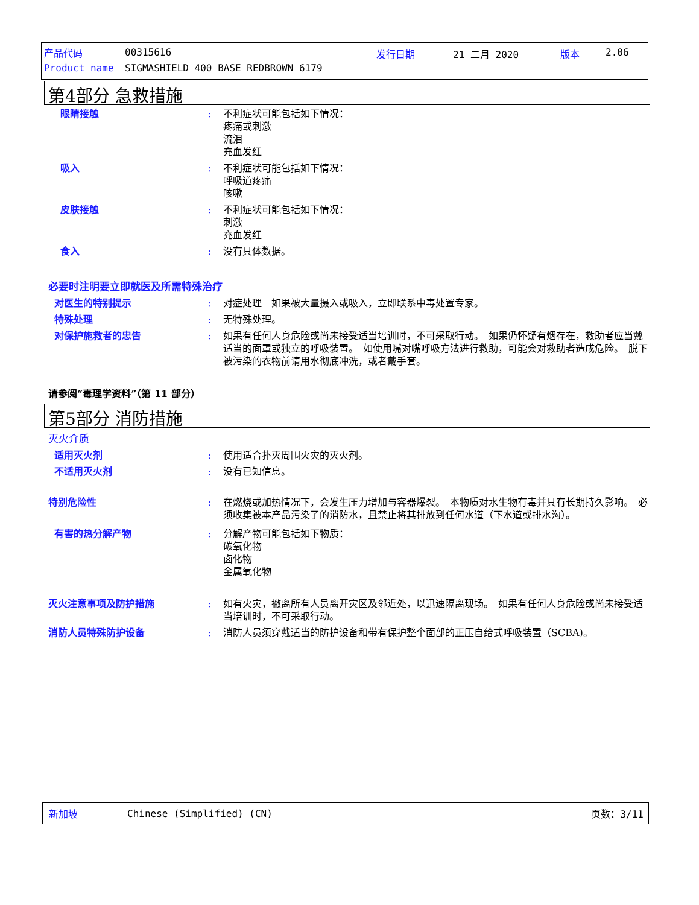产品代码 00315616 发行日期 21 二月 2020 版本 2.06
Product name
SIGMASHIELD 400 BASE REDBROWN 6179
第4部分 急救措施
眼睛接触 : 不利症状可能包括如下情况：
疼痛或刺激
流泪
充血发红
吸入 : 不利症状可能包括如下情况：
呼吸道疼痛
咳嗽
皮肤接触 : 不利症状可能包括如下情况：
刺激
充血发红
食入 : 没有具体数据。
必要时注明要立即就医及所需特殊治疗
对医生的特别提示 : 对症处理　如果被大量摄入或吸入，立即联系中毒处置专家。
特殊处理 : 无特殊处理。
对保护施救者的忠告 : 如果有任何人身危险或尚未接受适当培训时，不可采取行动。　如果仍怀疑有烟存在，救助者应当戴适当的面罩或独立的呼吸装置。　如使用嘴对嘴呼吸方法进行救助，可能会对救助者造成危险。　脱下被污染的衣物前请用水彻底冲洗，或者戴手套。
请参阅“毒理学资料”（第 11 部分）
第5部分 消防措施
灭火介质
适用灭火剂 : 使用适合扑灭周围火灾的灭火剂。
不适用灭火剂 : 没有已知信息。
特别危险性 : 在燃烧或加热情况下，会发生压力增加与容器爆裂。　本物质对水生物有毒并具有长期持久影响。　必须收集被本产品污染了的消防水，且禁止将其排放到任何水道（下水道或排水沟）。
有害的热分解产物 : 分解产物可能包括如下物质：
碳氧化物
卤化物
金属氧化物
灭火注意事项及防护措施 : 如有火灾，撤离所有人员离开灾区及邻近处，以迅速隔离现场。　如果有任何人身危险或尚未接受适当培训时，不可采取行动。
消防人员特殊防护设备 : 消防人员须穿戴适当的防护设备和带有保护整个面部的正压自给式呼吸装置（SCBA)。
新加坡 Chinese (Simplified) (CN) 页数：3/11